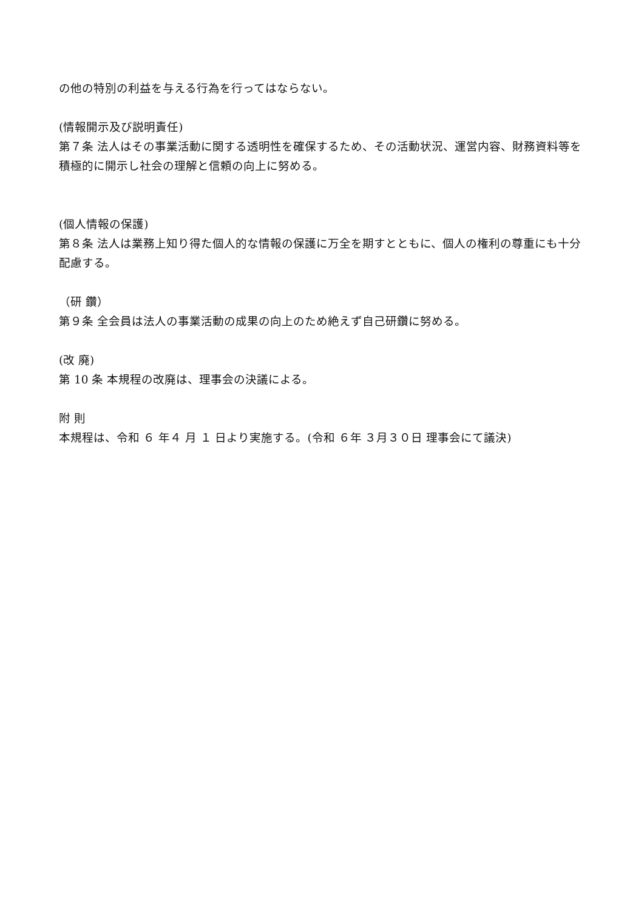の他の特別の利益を与える行為を行ってはならない。
(情報開示及び説明責任)
第７条 法人はその事業活動に関する透明性を確保するため、その活動状況、運営内容、財務資料等を積極的に開示し社会の理解と信頼の向上に努める。
(個人情報の保護)
第８条 法人は業務上知り得た個人的な情報の保護に万全を期すとともに、個人の権利の尊重にも十分配慮する。
（研 鑽）
第９条 全会員は法人の事業活動の成果の向上のため絶えず自己研鑽に努める。
(改 廃)
第 10 条 本規程の改廃は、理事会の決議による。
附 則
本規程は、令和 ６ 年４ 月 １ 日より実施する。(令和 ６年 ３月３０日 理事会にて議決)